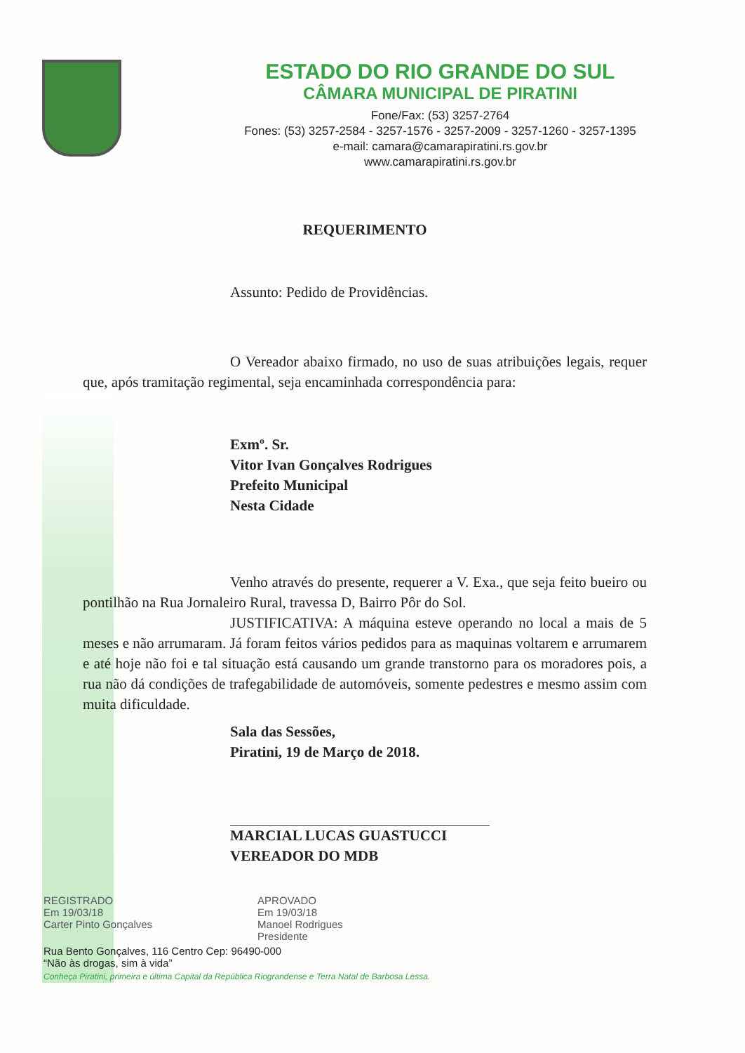ESTADO DO RIO GRANDE DO SUL
CÂMARA MUNICIPAL DE PIRATINI
Fone/Fax: (53) 3257-2764
Fones: (53) 3257-2584 - 3257-1576 - 3257-2009 - 3257-1260 - 3257-1395
e-mail: camara@camarapiratini.rs.gov.br
www.camarapiratini.rs.gov.br
REQUERIMENTO
Assunto: Pedido de Providências.
O Vereador abaixo firmado, no uso de suas atribuições legais, requer que, após tramitação regimental, seja encaminhada correspondência para:
Exmº. Sr.
Vitor Ivan Gonçalves Rodrigues
Prefeito Municipal
Nesta Cidade
Venho através do presente, requerer a V. Exa., que seja feito bueiro ou pontilhão na Rua Jornaleiro Rural, travessa D, Bairro Pôr do Sol.
JUSTIFICATIVA: A máquina esteve operando no local a mais de 5 meses e não arrumaram. Já foram feitos vários pedidos para as maquinas voltarem e arrumarem e até hoje não foi e tal situação está causando um grande transtorno para os moradores pois, a rua não dá condições de trafegabilidade de automóveis, somente pedestres e mesmo assim com muita dificuldade.
Sala das Sessões,
Piratini, 19 de Março de 2018.
MARCIAL LUCAS GUASTUCCI
VEREADOR DO MDB
REGISTRADO
Em 19/03/18
Carter Pinto Gonçalves
APROVADO
Em 19/03/18
Manoel Rodrigues
Presidente
Rua Bento Gonçalves, 116 Centro Cep: 96490-000
“Não às drogas, sim à vida”
Conheça Piratini, primeira e última Capital da República Riograndense e Terra Natal de Barbosa Lessa.